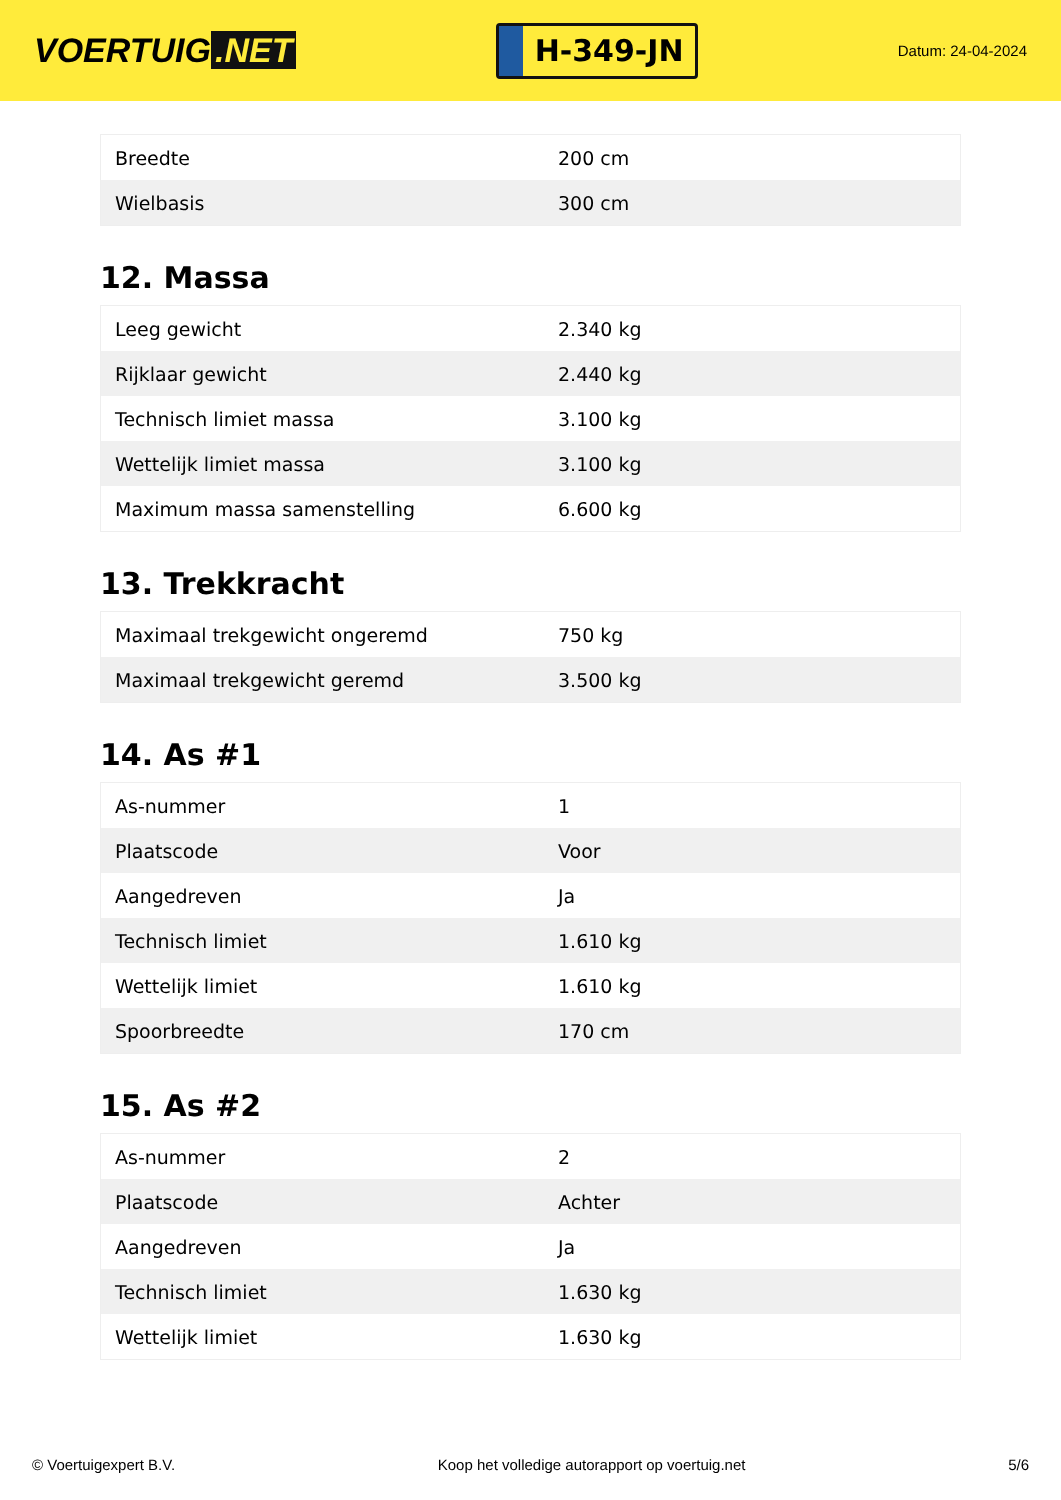VOERTUIG.NET
H-349-JN
Datum: 24-04-2024
| Breedte | 200 cm |
| Wielbasis | 300 cm |
12. Massa
| Leeg gewicht | 2.340 kg |
| Rijklaar gewicht | 2.440 kg |
| Technisch limiet massa | 3.100 kg |
| Wettelijk limiet massa | 3.100 kg |
| Maximum massa samenstelling | 6.600 kg |
13. Trekkracht
| Maximaal trekgewicht ongeremd | 750 kg |
| Maximaal trekgewicht geremd | 3.500 kg |
14. As #1
| As-nummer | 1 |
| Plaatscode | Voor |
| Aangedreven | Ja |
| Technisch limiet | 1.610 kg |
| Wettelijk limiet | 1.610 kg |
| Spoorbreedte | 170 cm |
15. As #2
| As-nummer | 2 |
| Plaatscode | Achter |
| Aangedreven | Ja |
| Technisch limiet | 1.630 kg |
| Wettelijk limiet | 1.630 kg |
© Voertuigexpert B.V. Koop het volledige autorapport op voertuig.net 5/6